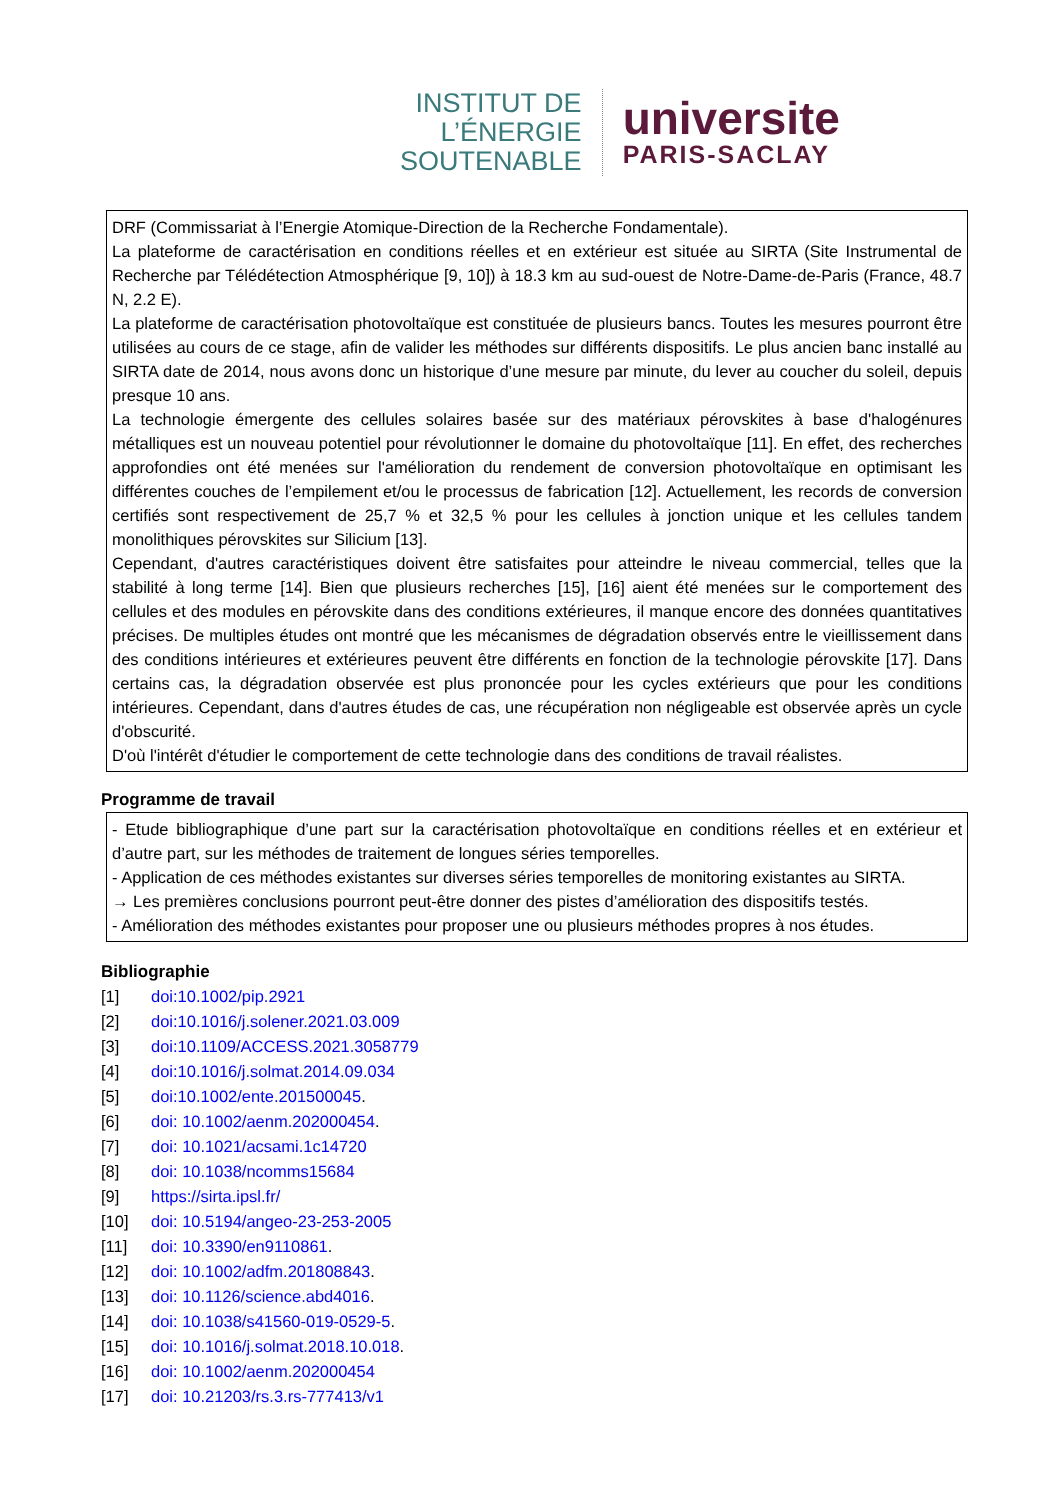INSTITUT DE
L’ÉNERGIE
SOUTENABLE
universite
PARIS-SACLAY
DRF (Commissariat à l’Energie Atomique-Direction de la Recherche Fondamentale).
La plateforme de caractérisation en conditions réelles et en extérieur est située au SIRTA (Site Instrumental de Recherche par Télédétection Atmosphérique [9, 10]) à 18.3 km au sud-ouest de Notre-Dame-de-Paris (France, 48.7 N, 2.2 E).
La plateforme de caractérisation photovoltaïque est constituée de plusieurs bancs. Toutes les mesures pourront être utilisées au cours de ce stage, afin de valider les méthodes sur différents dispositifs. Le plus ancien banc installé au SIRTA date de 2014, nous avons donc un historique d’une mesure par minute, du lever au coucher du soleil, depuis presque 10 ans.
La technologie émergente des cellules solaires basée sur des matériaux pérovskites à base d'halogénures métalliques est un nouveau potentiel pour révolutionner le domaine du photovoltaïque [11]. En effet, des recherches approfondies ont été menées sur l'amélioration du rendement de conversion photovoltaïque en optimisant les différentes couches de l’empilement et/ou le processus de fabrication [12]. Actuellement, les records de conversion certifiés sont respectivement de 25,7 % et 32,5 % pour les cellules à jonction unique et les cellules tandem monolithiques pérovskites sur Silicium [13].
Cependant, d'autres caractéristiques doivent être satisfaites pour atteindre le niveau commercial, telles que la stabilité à long terme [14]. Bien que plusieurs recherches [15], [16] aient été menées sur le comportement des cellules et des modules en pérovskite dans des conditions extérieures, il manque encore des données quantitatives précises. De multiples études ont montré que les mécanismes de dégradation observés entre le vieillissement dans des conditions intérieures et extérieures peuvent être différents en fonction de la technologie pérovskite [17]. Dans certains cas, la dégradation observée est plus prononcée pour les cycles extérieurs que pour les conditions intérieures. Cependant, dans d'autres études de cas, une récupération non négligeable est observée après un cycle d'obscurité.
D'où l'intérêt d'étudier le comportement de cette technologie dans des conditions de travail réalistes.
Programme de travail
- Etude bibliographique d’une part sur la caractérisation photovoltaïque en conditions réelles et en extérieur et d’autre part, sur les méthodes de traitement de longues séries temporelles.
- Application de ces méthodes existantes sur diverses séries temporelles de monitoring existantes au SIRTA.
→ Les premières conclusions pourront peut-être donner des pistes d’amélioration des dispositifs testés.
- Amélioration des méthodes existantes pour proposer une ou plusieurs méthodes propres à nos études.
Bibliographie
[1] doi:10.1002/pip.2921
[2] doi:10.1016/j.solener.2021.03.009
[3] doi:10.1109/ACCESS.2021.3058779
[4] doi:10.1016/j.solmat.2014.09.034
[5] doi:10.1002/ente.201500045.
[6] doi: 10.1002/aenm.202000454.
[7] doi: 10.1021/acsami.1c14720
[8] doi: 10.1038/ncomms15684
[9] https://sirta.ipsl.fr/
[10] doi: 10.5194/angeo-23-253-2005
[11] doi: 10.3390/en9110861.
[12] doi: 10.1002/adfm.201808843.
[13] doi: 10.1126/science.abd4016.
[14] doi: 10.1038/s41560-019-0529-5.
[15] doi: 10.1016/j.solmat.2018.10.018.
[16] doi: 10.1002/aenm.202000454
[17] doi: 10.21203/rs.3.rs-777413/v1